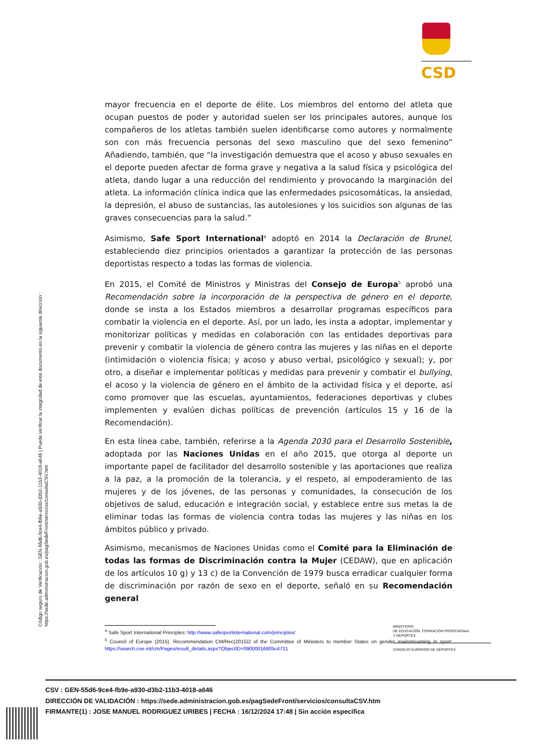CSD
Código seguro de Verificación : GEN-55d6-9ce4-fb9e-a930-d3b2-11b3-4018-a646 | Puede verificar la integridad de este documento en la siguiente dirección :
https://sede.administracion.gob.es/pagSedeFront/servicios/consultaCSV.htm
mayor frecuencia en el deporte de élite. Los miembros del entorno del atleta que ocupan puestos de poder y autoridad suelen ser los principales autores, aunque los compañeros de los atletas también suelen identificarse como autores y normalmente son con más frecuencia personas del sexo masculino que del sexo femenino” Añadiendo, también, que “la investigación demuestra que el acoso y abuso sexuales en el deporte pueden afectar de forma grave y negativa a la salud física y psicológica del atleta, dando lugar a una reducción del rendimiento y provocando la marginación del atleta. La información clínica indica que las enfermedades psicosomáticas, la ansiedad, la depresión, el abuso de sustancias, las autolesiones y los suicidios son algunas de las graves consecuencias para la salud.”
Asimismo, Safe Sport International<sup>4</sup> adoptó en 2014 la Declaración de Brunel, estableciendo diez principios orientados a garantizar la protección de las personas deportistas respecto a todas las formas de violencia.
En 2015, el Comité de Ministros y Ministras del Consejo de Europa<sup>5</sup> aprobó una Recomendación sobre la incorporación de la perspectiva de género en el deporte, donde se insta a los Estados miembros a desarrollar programas específicos para combatir la violencia en el deporte. Así, por un lado, les insta a adoptar, implementar y monitorizar políticas y medidas en colaboración con las entidades deportivas para prevenir y combatir la violencia de género contra las mujeres y las niñas en el deporte (intimidación o violencia física; y acoso y abuso verbal, psicológico y sexual); y, por otro, a diseñar e implementar políticas y medidas para prevenir y combatir el bullying, el acoso y la violencia de género en el ámbito de la actividad física y el deporte, así como promover que las escuelas, ayuntamientos, federaciones deportivas y clubes implementen y evalúen dichas políticas de prevención (artículos 15 y 16 de la Recomendación).
En esta línea cabe, también, referirse a la Agenda 2030 para el Desarrollo Sostenible, adoptada por las Naciones Unidas en el año 2015, que otorga al deporte un importante papel de facilitador del desarrollo sostenible y las aportaciones que realiza a la paz, a la promoción de la tolerancia, y el respeto, al empoderamiento de las mujeres y de los jóvenes, de las personas y comunidades, la consecución de los objetivos de salud, educación e integración social, y establece entre sus metas la de eliminar todas las formas de violencia contra todas las mujeres y las niñas en los ámbitos público y privado.
Asimismo, mecanismos de Naciones Unidas como el Comité para la Eliminación de todas las formas de Discriminación contra la Mujer (CEDAW), que en aplicación de los artículos 10 g) y 13 c) de la Convención de 1979 busca erradicar cualquier forma de discriminación por razón de sexo en el deporte, señaló en su Recomendación general
<sup>4</sup> Safe Sport International Principles: http://www.safesportinternational.com/principles/
<sup>5</sup> Council of Europe (2015). Recommendation CM/Rec(2015)2 of the Committee of Ministers to member States on gender mainstreaming in sport: https://search.coe.int/cm/Pages/result_details.aspx?ObjectID=09000016805c4721
MINISTERIO
DE EDUCACIÓN, FORMACIÓN PROFESIONAL
Y DEPORTES
CONSEJO SUPERIOR DE DEPORTES
CSV : GEN-55d6-9ce4-fb9e-a930-d3b2-11b3-4018-a646
DIRECCIÓN DE VALIDACIÓN : https://sede.administracion.gob.es/pagSedeFront/servicios/consultaCSV.htm
FIRMANTE(1) : JOSE MANUEL RODRIGUEZ URIBES | FECHA : 16/12/2024 17:48 | Sin acción específica